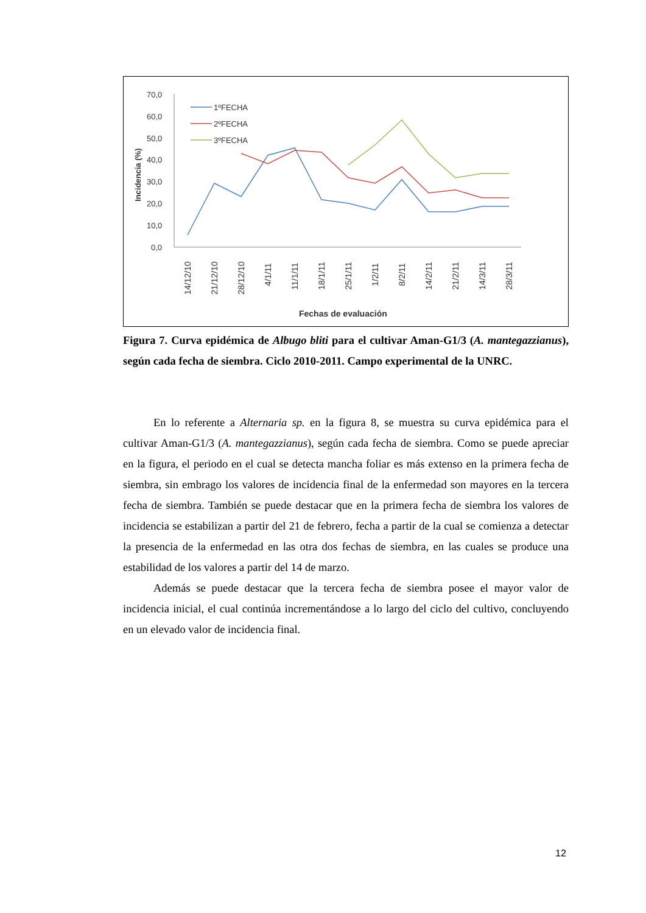70,0
60,0
50,0
40,0
30,0
20,0
10,0
0,0
Incidencia (%)
1ºFECHA
2ºFECHA
3ºFECHA
14/12/10
21/12/10
28/12/10
4/1/11
11/1/11
18/1/11
25/1/11
1/2/11
8/2/11
14/2/11
21/2/11
14/3/11
28/3/11
Fechas de evaluación
Figura 7. Curva epidémica de Albugo bliti para el cultivar Aman-G1/3 (A. mantegazzianus), según cada fecha de siembra. Ciclo 2010-2011. Campo experimental de la UNRC.
En lo referente a Alternaria sp. en la figura 8, se muestra su curva epidémica para el cultivar Aman-G1/3 (A. mantegazzianus), según cada fecha de siembra. Como se puede apreciar en la figura, el periodo en el cual se detecta mancha foliar es más extenso en la primera fecha de siembra, sin embrago los valores de incidencia final de la enfermedad son mayores en la tercera fecha de siembra. También se puede destacar que en la primera fecha de siembra los valores de incidencia se estabilizan a partir del 21 de febrero, fecha a partir de la cual se comienza a detectar la presencia de la enfermedad en las otra dos fechas de siembra, en las cuales se produce una estabilidad de los valores a partir del 14 de marzo.
Además se puede destacar que la tercera fecha de siembra posee el mayor valor de incidencia inicial, el cual continúa incrementándose a lo largo del ciclo del cultivo, concluyendo en un elevado valor de incidencia final.
12